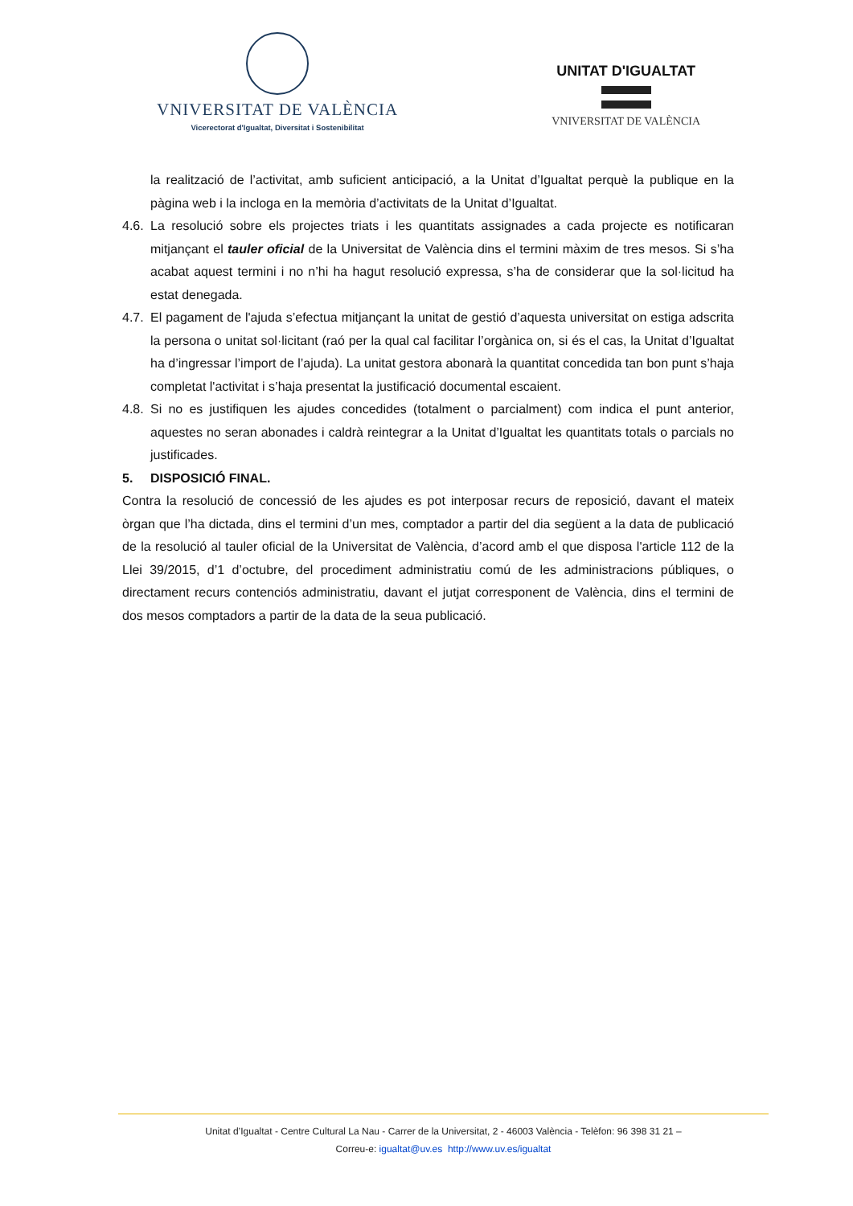VNIVERSITAT DE VALÈNCIA
Vicerectorat d'Igualtat, Diversitat i Sostenibilitat
UNITAT D'IGUALTAT
VNIVERSITAT DE VALÈNCIA
la realització de l’activitat, amb suficient anticipació, a la Unitat d’Igualtat perquè la publique en la pàgina web i la incloga en la memòria d’activitats de la Unitat d’Igualtat.
4.6. La resolució sobre els projectes triats i les quantitats assignades a cada projecte es notificaran mitjançant el tauler oficial de la Universitat de València dins el termini màxim de tres mesos. Si s’ha acabat aquest termini i no n’hi ha hagut resolució expressa, s’ha de considerar que la sol·licitud ha estat denegada.
4.7. El pagament de l'ajuda s’efectua mitjançant la unitat de gestió d’aquesta universitat on estiga adscrita la persona o unitat sol·licitant (raó per la qual cal facilitar l’orgànica on, si és el cas, la Unitat d’Igualtat ha d’ingressar l’import de l’ajuda). La unitat gestora abonarà la quantitat concedida tan bon punt s’haja completat l'activitat i s’haja presentat la justificació documental escaient.
4.8. Si no es justifiquen les ajudes concedides (totalment o parcialment) com indica el punt anterior, aquestes no seran abonades i caldrà reintegrar a la Unitat d’Igualtat les quantitats totals o parcials no justificades.
5. DISPOSICIÓ FINAL.
Contra la resolució de concessió de les ajudes es pot interposar recurs de reposició, davant el mateix òrgan que l’ha dictada, dins el termini d’un mes, comptador a partir del dia següent a la data de publicació de la resolució al tauler oficial de la Universitat de València, d’acord amb el que disposa l'article 112 de la Llei 39/2015, d’1 d’octubre, del procediment administratiu comú de les administracions públiques, o directament recurs contenciós administratiu, davant el jutjat corresponent de València, dins el termini de dos mesos comptadors a partir de la data de la seua publicació.
Unitat d’Igualtat - Centre Cultural La Nau - Carrer de la Universitat, 2 - 46003 València - Telèfon: 96 398 31 21 –
Correu-e: igualtat@uv.es http://www.uv.es/igualtat